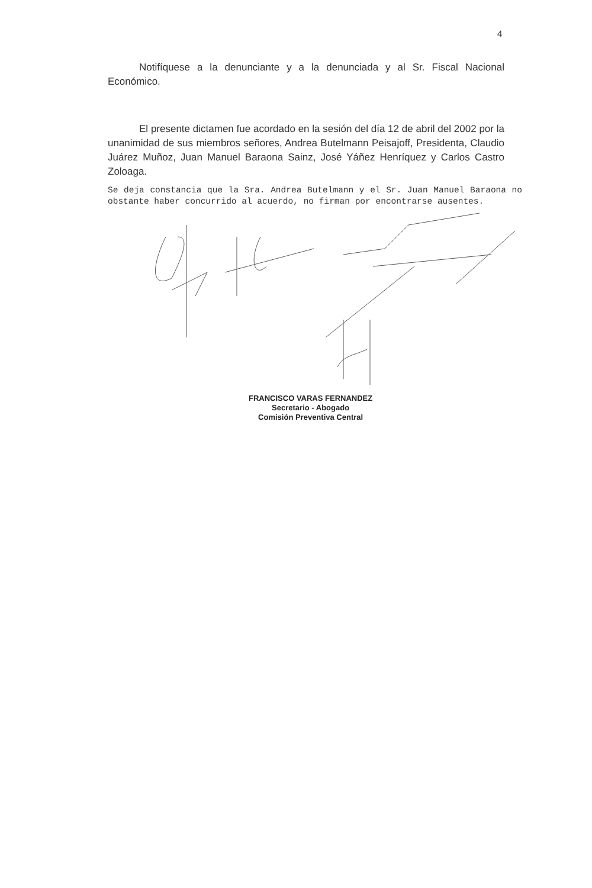4
Notifíquese a la denunciante y a la denunciada y al Sr. Fiscal Nacional Económico.
El presente dictamen fue acordado en la sesión del día 12 de abril del 2002 por la unanimidad de sus miembros señores, Andrea Butelmann Peisajoff, Presidenta, Claudio Juárez Muñoz, Juan Manuel Baraona Sainz, José Yáñez Henríquez y Carlos Castro Zoloaga.
Se deja constancia que la Sra. Andrea Butelmann y el Sr. Juan Manuel Baraona no obstante haber concurrido al acuerdo, no firman por encontrarse ausentes.
FRANCISCO VARAS FERNANDEZ
Secretario - Abogado
Comisión Preventiva Central